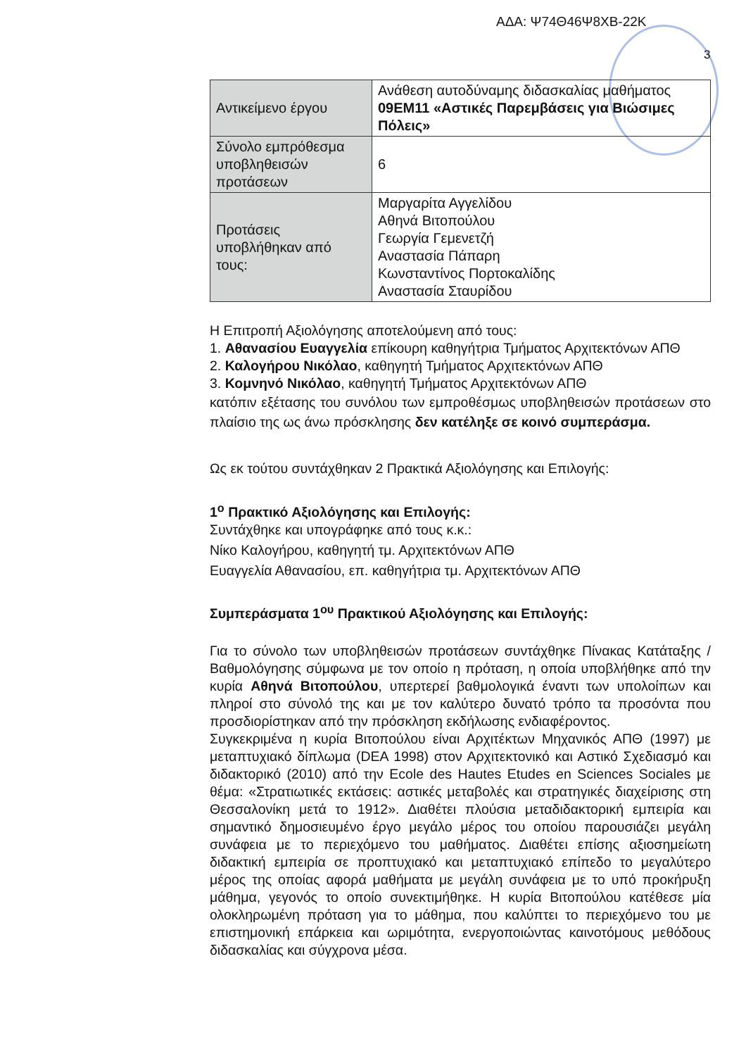ΑΔΑ: Ψ74Θ46Ψ8ΧΒ-22Κ
3
| Αντικείμενο έργου | Ανάθεση αυτοδύναμης διδασκαλίας μαθήματος 09ΕΜ11 «Αστικές Παρεμβάσεις για Βιώσιμες Πόλεις» |
| Σύνολο εμπρόθεσμα υποβληθεισών προτάσεων | 6 |
| Προτάσεις υποβλήθηκαν από τους: | Μαργαρίτα Αγγελίδου Αθηνά Βιτοπούλου Γεωργία Γεμενετζή Αναστασία Πάπαρη Κωνσταντίνος Πορτοκαλίδης Αναστασία Σταυρίδου |
Η Επιτροπή Αξιολόγησης αποτελούμενη από τους:
1. Αθανασίου Ευαγγελία επίκουρη καθηγήτρια Τμήματος Αρχιτεκτόνων ΑΠΘ
2. Καλογήρου Νικόλαο, καθηγητή Τμήματος Αρχιτεκτόνων ΑΠΘ
3. Κομνηνό Νικόλαο, καθηγητή Τμήματος Αρχιτεκτόνων ΑΠΘ
κατόπιν εξέτασης του συνόλου των εμπροθέσμως υποβληθεισών προτάσεων στο πλαίσιο της ως άνω πρόσκλησης δεν κατέληξε σε κοινό συμπεράσμα.
Ως εκ τούτου συντάχθηκαν 2 Πρακτικά Αξιολόγησης και Επιλογής:
1<sup>ο</sup> Πρακτικό Αξιολόγησης και Επιλογής:
Συντάχθηκε και υπογράφηκε από τους κ.κ.:
Νίκο Καλογήρου, καθηγητή τμ. Αρχιτεκτόνων ΑΠΘ
Ευαγγελία Αθανασίου, επ. καθηγήτρια τμ. Αρχιτεκτόνων ΑΠΘ
Συμπεράσματα 1<sup>ου</sup> Πρακτικού Αξιολόγησης και Επιλογής:
Για το σύνολο των υποβληθεισών προτάσεων συντάχθηκε Πίνακας Κατάταξης / Βαθμολόγησης σύμφωνα με τον οποίο η πρόταση, η οποία υποβλήθηκε από την κυρία Αθηνά Βιτοπούλου, υπερτερεί βαθμολογικά έναντι των υπολοίπων και πληροί στο σύνολό της και με τον καλύτερο δυνατό τρόπο τα προσόντα που προσδιορίστηκαν από την πρόσκληση εκδήλωσης ενδιαφέροντος.
Συγκεκριμένα η κυρία Βιτοπούλου είναι Αρχιτέκτων Μηχανικός ΑΠΘ (1997) με μεταπτυχιακό δίπλωμα (DEA 1998) στον Αρχιτεκτονικό και Αστικό Σχεδιασμό και διδακτορικό (2010) από την Ecole des Hautes Etudes en Sciences Sociales με θέμα: «Στρατιωτικές εκτάσεις: αστικές μεταβολές και στρατηγικές διαχείρισης στη Θεσσαλονίκη μετά το 1912». Διαθέτει πλούσια μεταδιδακτορική εμπειρία και σημαντικό δημοσιευμένο έργο μεγάλο μέρος του οποίου παρουσιάζει μεγάλη συνάφεια με το περιεχόμενο του μαθήματος. Διαθέτει επίσης αξιοσημείωτη διδακτική εμπειρία σε προπτυχιακό και μεταπτυχιακό επίπεδο το μεγαλύτερο μέρος της οποίας αφορά μαθήματα με μεγάλη συνάφεια με το υπό προκήρυξη μάθημα, γεγονός το οποίο συνεκτιμήθηκε. Η κυρία Βιτοπούλου κατέθεσε μία ολοκληρωμένη πρόταση για το μάθημα, που καλύπτει το περιεχόμενο του με επιστημονική επάρκεια και ωριμότητα, ενεργοποιώντας καινοτόμους μεθόδους διδασκαλίας και σύγχρονα μέσα.